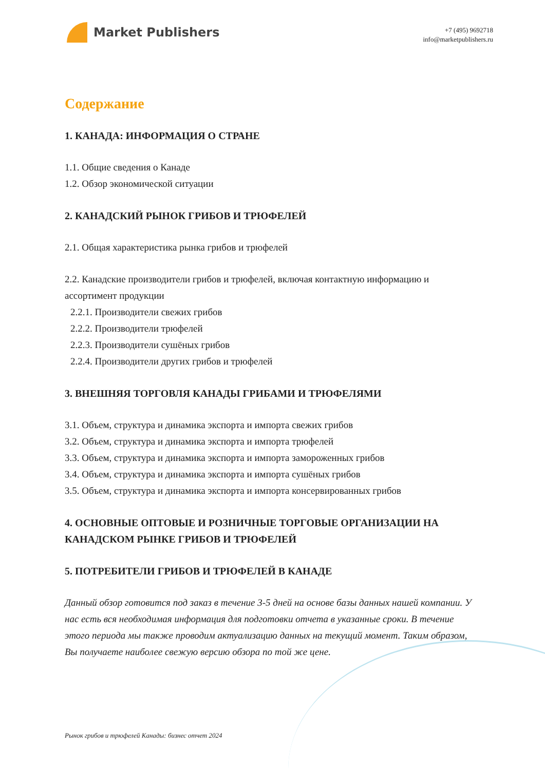Market Publishers
+7 (495) 9692718
info@marketpublishers.ru
Содержание
1. КАНАДА: ИНФОРМАЦИЯ О СТРАНЕ
1.1. Общие сведения о Канаде
1.2. Обзор экономической ситуации
2. КАНАДСКИЙ РЫНОК ГРИБОВ И ТРЮФЕЛЕЙ
2.1. Общая характеристика рынка грибов и трюфелей
2.2. Канадские производители грибов и трюфелей, включая контактную информацию и ассортимент продукции
2.2.1. Производители свежих грибов
2.2.2. Производители трюфелей
2.2.3. Производители сушёных грибов
2.2.4. Производители других грибов и трюфелей
3. ВНЕШНЯЯ ТОРГОВЛЯ КАНАДЫ ГРИБАМИ И ТРЮФЕЛЯМИ
3.1. Объем, структура и динамика экспорта и импорта свежих грибов
3.2. Объем, структура и динамика экспорта и импорта трюфелей
3.3. Объем, структура и динамика экспорта и импорта замороженных грибов
3.4. Объем, структура и динамика экспорта и импорта сушёных грибов
3.5. Объем, структура и динамика экспорта и импорта консервированных грибов
4. ОСНОВНЫЕ ОПТОВЫЕ И РОЗНИЧНЫЕ ТОРГОВЫЕ ОРГАНИЗАЦИИ НА КАНАДСКОМ РЫНКЕ ГРИБОВ И ТРЮФЕЛЕЙ
5. ПОТРЕБИТЕЛИ ГРИБОВ И ТРЮФЕЛЕЙ В КАНАДЕ
Данный обзор готовится под заказ в течение 3-5 дней на основе базы данных нашей компании. У нас есть вся необходимая информация для подготовки отчета в указанные сроки. В течение этого периода мы также проводим актуализацию данных на текущий момент. Таким образом, Вы получаете наиболее свежую версию обзора по той же цене.
Рынок грибов и трюфелей Канады: бизнес отчет 2024